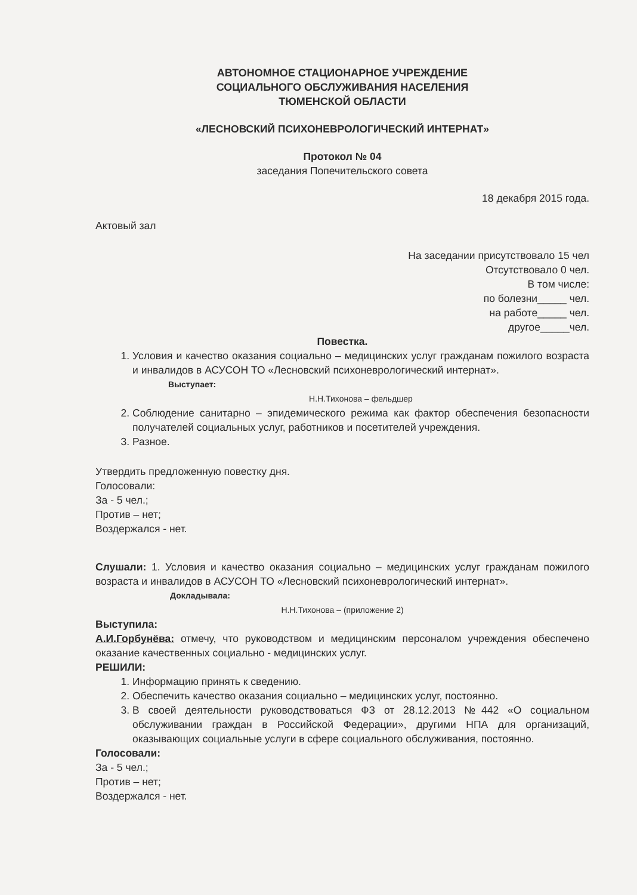АВТОНОМНОЕ СТАЦИОНАРНОЕ УЧРЕЖДЕНИЕ
СОЦИАЛЬНОГО ОБСЛУЖИВАНИЯ НАСЕЛЕНИЯ
ТЮМЕНСКОЙ ОБЛАСТИ
«ЛЕСНОВСКИЙ ПСИХОНЕВРОЛОГИЧЕСКИЙ ИНТЕРНАТ»
Протокол № 04
заседания Попечительского совета
18 декабря 2015 года.
Актовый зал
На заседании присутствовало 15 чел
Отсутствовало 0 чел.
В том числе:
по болезни_____ чел.
на работе_____ чел.
другое_____чел.
Повестка.
1. Условия и качество оказания социально – медицинских услуг гражданам пожилого возраста и инвалидов в АСУСОН ТО «Лесновский психоневрологический интернат».
Выступает:
Н.Н.Тихонова – фельдшер
2. Соблюдение санитарно – эпидемического режима как фактор обеспечения безопасности получателей социальных услуг, работников и посетителей учреждения.
3. Разное.
Утвердить предложенную повестку дня.
Голосовали:
За - 5 чел.;
Против – нет;
Воздержался - нет.
Слушали: 1. Условия и качество оказания социально – медицинских услуг гражданам пожилого возраста и инвалидов в АСУСОН ТО «Лесновский психоневрологический интернат».
Докладывала:
Н.Н.Тихонова – (приложение 2)
Выступила:
А.И.Горбунёва: отмечу, что руководством и медицинским персоналом учреждения обеспечено оказание качественных социально - медицинских услуг.
РЕШИЛИ:
1. Информацию принять к сведению.
2. Обеспечить качество оказания социально – медицинских услуг, постоянно.
3. В своей деятельности руководствоваться ФЗ от 28.12.2013 №442 «О социальном обслуживании граждан в Российской Федерации», другими НПА для организаций, оказывающих социальные услуги в сфере социального обслуживания, постоянно.
Голосовали:
За - 5 чел.;
Против – нет;
Воздержался - нет.